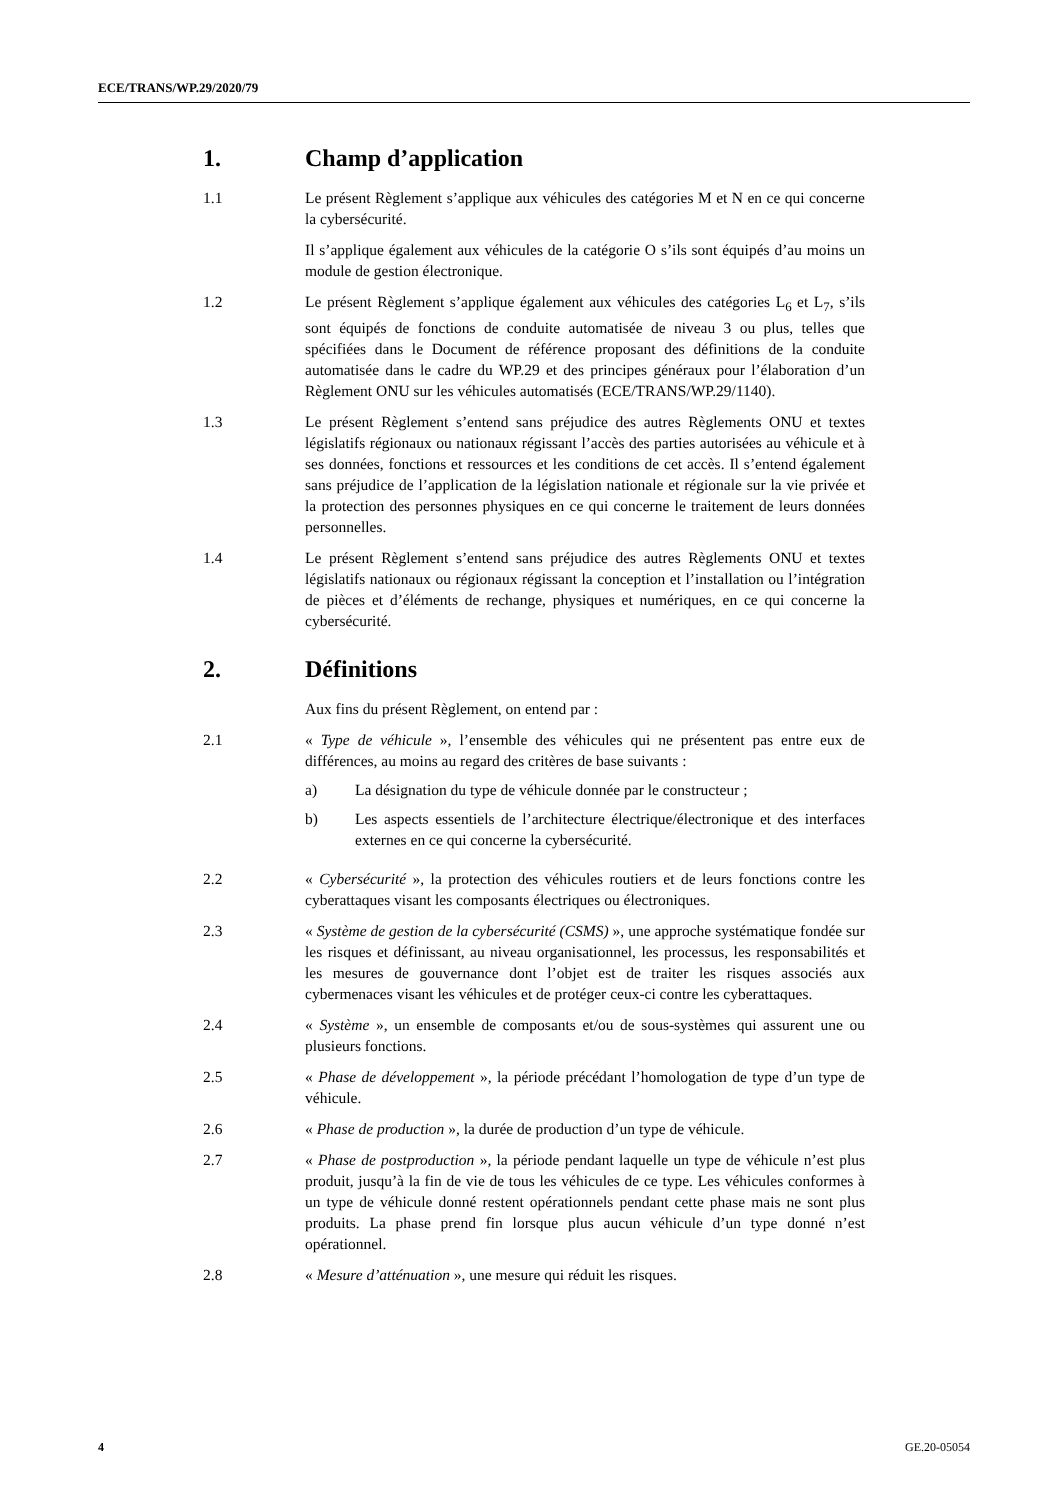ECE/TRANS/WP.29/2020/79
1. Champ d’application
1.1 Le présent Règlement s’applique aux véhicules des catégories M et N en ce qui concerne la cybersécurité.
Il s’applique également aux véhicules de la catégorie O s’ils sont équipés d’au moins un module de gestion électronique.
1.2 Le présent Règlement s’applique également aux véhicules des catégories L<sub>6</sub> et L<sub>7</sub>, s’ils sont équipés de fonctions de conduite automatisée de niveau 3 ou plus, telles que spécifiées dans le Document de référence proposant des définitions de la conduite automatisée dans le cadre du WP.29 et des principes généraux pour l’élaboration d’un Règlement ONU sur les véhicules automatisés (ECE/TRANS/WP.29/1140).
1.3 Le présent Règlement s’entend sans préjudice des autres Règlements ONU et textes législatifs régionaux ou nationaux régissant l’accès des parties autorisées au véhicule et à ses données, fonctions et ressources et les conditions de cet accès. Il s’entend également sans préjudice de l’application de la législation nationale et régionale sur la vie privée et la protection des personnes physiques en ce qui concerne le traitement de leurs données personnelles.
1.4 Le présent Règlement s’entend sans préjudice des autres Règlements ONU et textes législatifs nationaux ou régionaux régissant la conception et l’installation ou l’intégration de pièces et d’éléments de rechange, physiques et numériques, en ce qui concerne la cybersécurité.
2. Définitions
Aux fins du présent Règlement, on entend par :
2.1 « Type de véhicule », l’ensemble des véhicules qui ne présentent pas entre eux de différences, au moins au regard des critères de base suivants :
a) La désignation du type de véhicule donnée par le constructeur ;
b) Les aspects essentiels de l’architecture électrique/électronique et des interfaces externes en ce qui concerne la cybersécurité.
2.2 « Cybersécurité », la protection des véhicules routiers et de leurs fonctions contre les cyberattaques visant les composants électriques ou électroniques.
2.3 « Système de gestion de la cybersécurité (CSMS) », une approche systématique fondée sur les risques et définissant, au niveau organisationnel, les processus, les responsabilités et les mesures de gouvernance dont l’objet est de traiter les risques associés aux cybermenaces visant les véhicules et de protéger ceux-ci contre les cyberattaques.
2.4 « Système », un ensemble de composants et/ou de sous-systèmes qui assurent une ou plusieurs fonctions.
2.5 « Phase de développement », la période précédant l’homologation de type d’un type de véhicule.
2.6 « Phase de production », la durée de production d’un type de véhicule.
2.7 « Phase de postproduction », la période pendant laquelle un type de véhicule n’est plus produit, jusqu’à la fin de vie de tous les véhicules de ce type. Les véhicules conformes à un type de véhicule donné restent opérationnels pendant cette phase mais ne sont plus produits. La phase prend fin lorsque plus aucun véhicule d’un type donné n’est opérationnel.
2.8 « Mesure d’atténuation », une mesure qui réduit les risques.
4 GE.20-05054